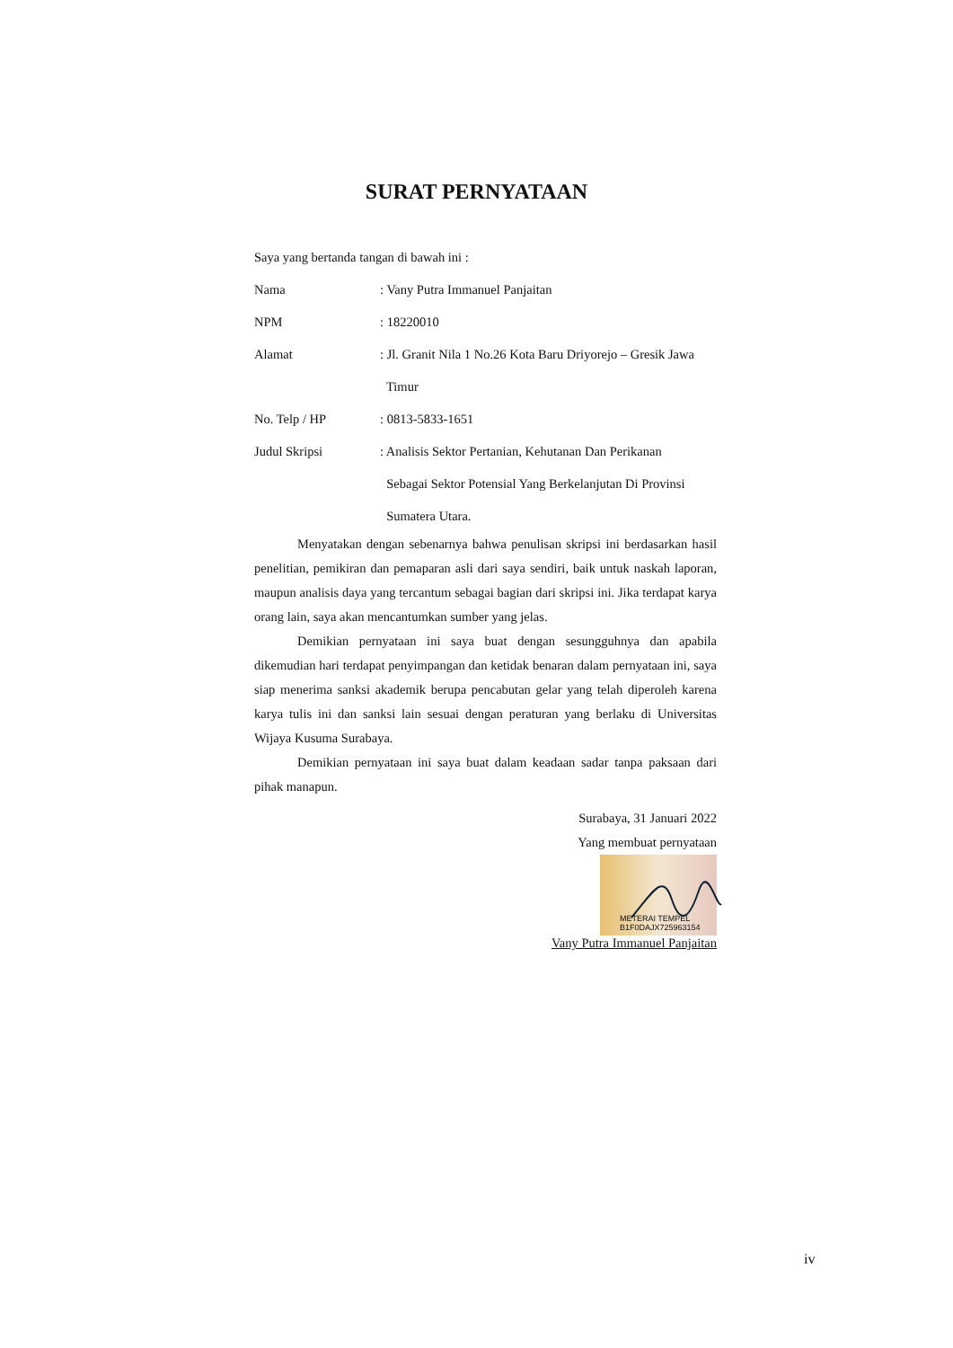SURAT PERNYATAAN
Saya yang bertanda tangan di bawah ini :
Nama: Vany Putra Immanuel Panjaitan
NPM: 18220010
Alamat: Jl. Granit Nila 1 No.26 Kota Baru Driyorejo – Gresik Jawa
Timur
No. Telp / HP: 0813-5833-1651
Judul Skripsi: Analisis Sektor Pertanian, Kehutanan Dan Perikanan
Sebagai Sektor Potensial Yang Berkelanjutan Di Provinsi
Sumatera Utara.
Menyatakan dengan sebenarnya bahwa penulisan skripsi ini berdasarkan hasil penelitian, pemikiran dan pemaparan asli dari saya sendiri, baik untuk naskah laporan, maupun analisis daya yang tercantum sebagai bagian dari skripsi ini. Jika terdapat karya orang lain, saya akan mencantumkan sumber yang jelas.
Demikian pernyataan ini saya buat dengan sesungguhnya dan apabila dikemudian hari terdapat penyimpangan dan ketidak benaran dalam pernyataan ini, saya siap menerima sanksi akademik berupa pencabutan gelar yang telah diperoleh karena karya tulis ini dan sanksi lain sesuai dengan peraturan yang berlaku di Universitas Wijaya Kusuma Surabaya.
Demikian pernyataan ini saya buat dalam keadaan sadar tanpa paksaan dari pihak manapun.
Surabaya, 31 Januari 2022
Yang membuat pernyataan
METERAI TEMPEL B1F0DAJX725963154
Vany Putra Immanuel Panjaitan
iv